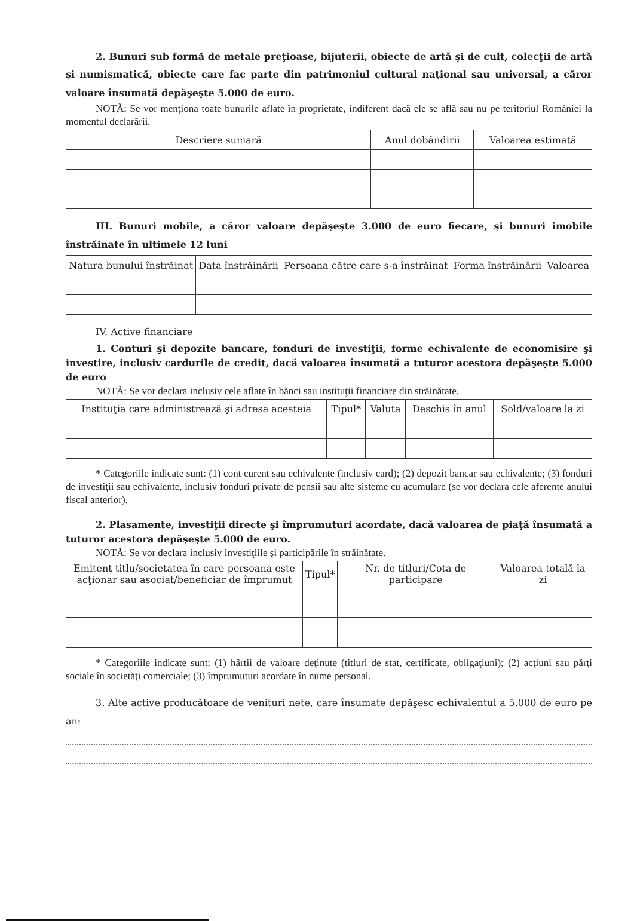2. Bunuri sub formă de metale preţioase, bijuterii, obiecte de artă şi de cult, colecţii de artă şi numismatică, obiecte care fac parte din patrimoniul cultural naţional sau universal, a căror valoare însumată depăşeşte 5.000 de euro.
NOTĂ: Se vor menţiona toate bunurile aflate în proprietate, indiferent dacă ele se află sau nu pe teritoriul României la momentul declarării.
| Descriere sumară | Anul dobândirii | Valoarea estimată |
| --- | --- | --- |
III. Bunuri mobile, a căror valoare depăşeşte 3.000 de euro fiecare, şi bunuri imobile înstrăinate în ultimele 12 luni
| Natura bunului înstrăinat | Data înstrăinării | Persoana către care s-a înstrăinat | Forma înstrăinării | Valoarea |
| --- | --- | --- | --- | --- |
IV. Active financiare
1. Conturi şi depozite bancare, fonduri de investiţii, forme echivalente de economisire şi investire, inclusiv cardurile de credit, dacă valoarea însumată a tuturor acestora depăşeşte 5.000 de euro
NOTĂ: Se vor declara inclusiv cele aflate în bănci sau instituţii financiare din străinătate.
| Instituţia care administrează şi adresa acesteia | Tipul* | Valuta | Deschis în anul | Sold/valoare la zi |
| --- | --- | --- | --- | --- |
* Categoriile indicate sunt: (1) cont curent sau echivalente (inclusiv card); (2) depozit bancar sau echivalente; (3) fonduri de investiţii sau echivalente, inclusiv fonduri private de pensii sau alte sisteme cu acumulare (se vor declara cele aferente anului fiscal anterior).
2. Plasamente, investiţii directe şi împrumuturi acordate, dacă valoarea de piaţă însumată a tuturor acestora depăşeşte 5.000 de euro.
NOTĂ: Se vor declara inclusiv investiţiile şi participările în străinătate.
| Emitent titlu/societatea în care persoana este acţionar sau asociat/beneficiar de împrumut | Tipul* | Nr. de titluri/Cota de participare | Valoarea totală la zi |
| --- | --- | --- | --- |
* Categoriile indicate sunt: (1) hârtii de valoare deţinute (titluri de stat, certificate, obligaţiuni); (2) acţiuni sau părţi sociale în societăţi comerciale; (3) împrumuturi acordate în nume personal.
3. Alte active producătoare de venituri nete, care însumate depăşesc echivalentul a 5.000 de euro pe an: